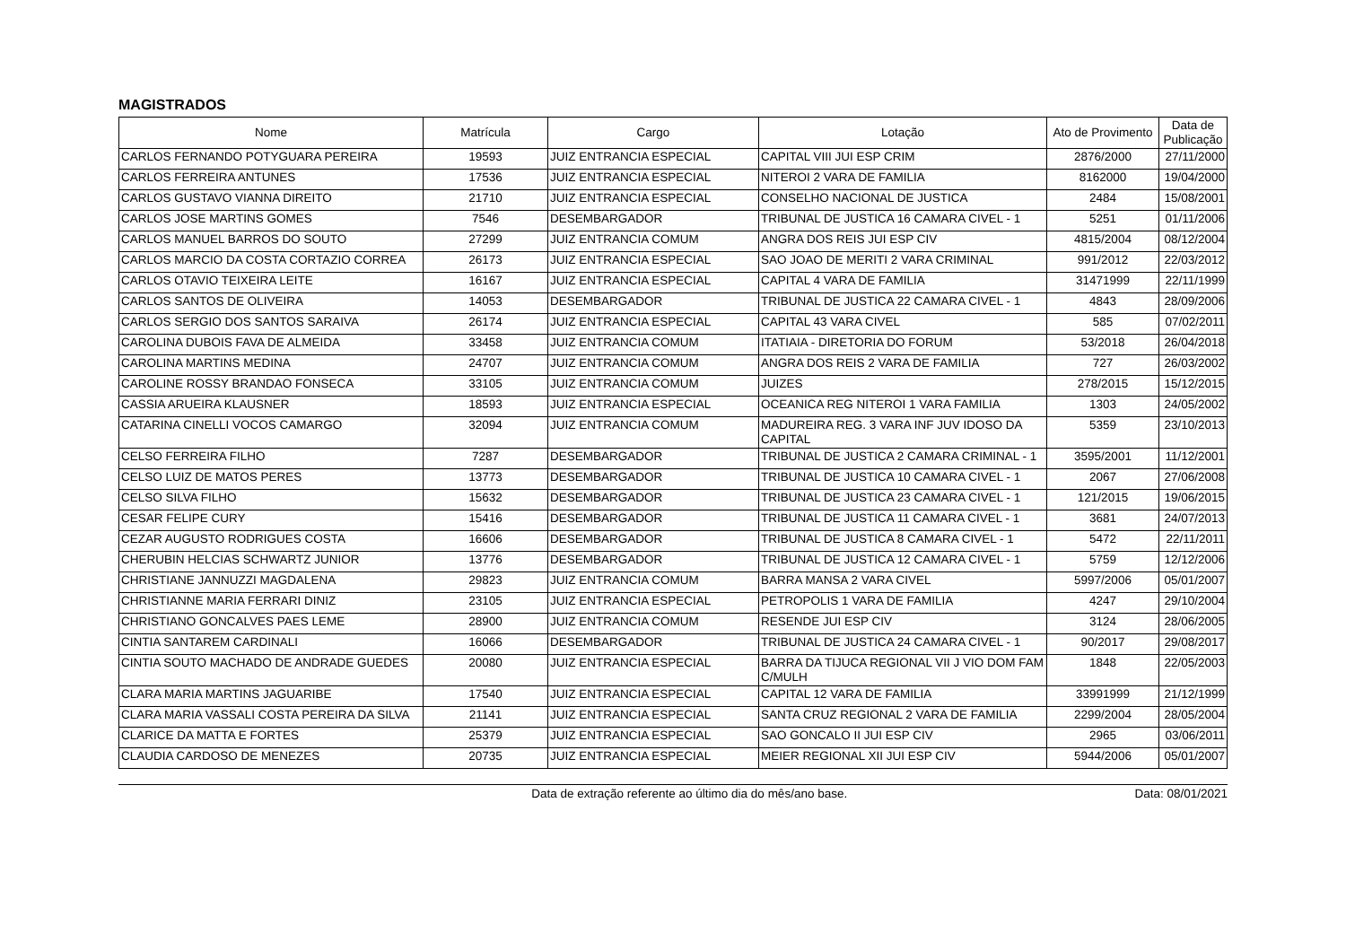MAGISTRADOS
| Nome | Matrícula | Cargo | Lotação | Ato de Provimento | Data de Publicação |
| --- | --- | --- | --- | --- | --- |
| CARLOS FERNANDO POTYGUARA PEREIRA | 19593 | JUIZ ENTRANCIA ESPECIAL | CAPITAL VIII JUI ESP CRIM | 2876/2000 | 27/11/2000 |
| CARLOS FERREIRA ANTUNES | 17536 | JUIZ ENTRANCIA ESPECIAL | NITEROI 2 VARA DE FAMILIA | 8162000 | 19/04/2000 |
| CARLOS GUSTAVO VIANNA DIREITO | 21710 | JUIZ ENTRANCIA ESPECIAL | CONSELHO NACIONAL DE JUSTICA | 2484 | 15/08/2001 |
| CARLOS JOSE MARTINS GOMES | 7546 | DESEMBARGADOR | TRIBUNAL DE JUSTICA 16 CAMARA CIVEL - 1 | 5251 | 01/11/2006 |
| CARLOS MANUEL BARROS DO SOUTO | 27299 | JUIZ ENTRANCIA COMUM | ANGRA DOS REIS JUI ESP CIV | 4815/2004 | 08/12/2004 |
| CARLOS MARCIO DA COSTA CORTAZIO CORREA | 26173 | JUIZ ENTRANCIA ESPECIAL | SAO JOAO DE MERITI 2 VARA CRIMINAL | 991/2012 | 22/03/2012 |
| CARLOS OTAVIO TEIXEIRA LEITE | 16167 | JUIZ ENTRANCIA ESPECIAL | CAPITAL 4 VARA DE FAMILIA | 31471999 | 22/11/1999 |
| CARLOS SANTOS DE OLIVEIRA | 14053 | DESEMBARGADOR | TRIBUNAL DE JUSTICA 22 CAMARA CIVEL - 1 | 4843 | 28/09/2006 |
| CARLOS SERGIO DOS SANTOS SARAIVA | 26174 | JUIZ ENTRANCIA ESPECIAL | CAPITAL 43 VARA CIVEL | 585 | 07/02/2011 |
| CAROLINA DUBOIS FAVA DE ALMEIDA | 33458 | JUIZ ENTRANCIA COMUM | ITATIAIA - DIRETORIA DO FORUM | 53/2018 | 26/04/2018 |
| CAROLINA MARTINS MEDINA | 24707 | JUIZ ENTRANCIA COMUM | ANGRA DOS REIS 2 VARA DE FAMILIA | 727 | 26/03/2002 |
| CAROLINE ROSSY BRANDAO FONSECA | 33105 | JUIZ ENTRANCIA COMUM | JUIZES | 278/2015 | 15/12/2015 |
| CASSIA ARUEIRA KLAUSNER | 18593 | JUIZ ENTRANCIA ESPECIAL | OCEANICA REG NITEROI 1 VARA FAMILIA | 1303 | 24/05/2002 |
| CATARINA CINELLI VOCOS CAMARGO | 32094 | JUIZ ENTRANCIA COMUM | MADUREIRA REG. 3 VARA INF JUV IDOSO DA CAPITAL | 5359 | 23/10/2013 |
| CELSO FERREIRA FILHO | 7287 | DESEMBARGADOR | TRIBUNAL DE JUSTICA 2 CAMARA CRIMINAL - 1 | 3595/2001 | 11/12/2001 |
| CELSO LUIZ DE MATOS PERES | 13773 | DESEMBARGADOR | TRIBUNAL DE JUSTICA 10 CAMARA CIVEL - 1 | 2067 | 27/06/2008 |
| CELSO SILVA FILHO | 15632 | DESEMBARGADOR | TRIBUNAL DE JUSTICA 23 CAMARA CIVEL - 1 | 121/2015 | 19/06/2015 |
| CESAR FELIPE CURY | 15416 | DESEMBARGADOR | TRIBUNAL DE JUSTICA 11 CAMARA CIVEL - 1 | 3681 | 24/07/2013 |
| CEZAR AUGUSTO RODRIGUES COSTA | 16606 | DESEMBARGADOR | TRIBUNAL DE JUSTICA 8 CAMARA CIVEL - 1 | 5472 | 22/11/2011 |
| CHERUBIN HELCIAS SCHWARTZ JUNIOR | 13776 | DESEMBARGADOR | TRIBUNAL DE JUSTICA 12 CAMARA CIVEL - 1 | 5759 | 12/12/2006 |
| CHRISTIANE JANNUZZI MAGDALENA | 29823 | JUIZ ENTRANCIA COMUM | BARRA MANSA 2 VARA CIVEL | 5997/2006 | 05/01/2007 |
| CHRISTIANNE MARIA FERRARI DINIZ | 23105 | JUIZ ENTRANCIA ESPECIAL | PETROPOLIS 1 VARA DE FAMILIA | 4247 | 29/10/2004 |
| CHRISTIANO GONCALVES PAES LEME | 28900 | JUIZ ENTRANCIA COMUM | RESENDE JUI ESP CIV | 3124 | 28/06/2005 |
| CINTIA SANTAREM CARDINALI | 16066 | DESEMBARGADOR | TRIBUNAL DE JUSTICA 24 CAMARA CIVEL - 1 | 90/2017 | 29/08/2017 |
| CINTIA SOUTO MACHADO DE ANDRADE GUEDES | 20080 | JUIZ ENTRANCIA ESPECIAL | BARRA DA TIJUCA REGIONAL VII J VIO DOM FAM C/MULH | 1848 | 22/05/2003 |
| CLARA MARIA MARTINS JAGUARIBE | 17540 | JUIZ ENTRANCIA ESPECIAL | CAPITAL 12 VARA DE FAMILIA | 33991999 | 21/12/1999 |
| CLARA MARIA VASSALI COSTA PEREIRA DA SILVA | 21141 | JUIZ ENTRANCIA ESPECIAL | SANTA CRUZ REGIONAL 2 VARA DE FAMILIA | 2299/2004 | 28/05/2004 |
| CLARICE DA MATTA E FORTES | 25379 | JUIZ ENTRANCIA ESPECIAL | SAO GONCALO II JUI ESP CIV | 2965 | 03/06/2011 |
| CLAUDIA CARDOSO DE MENEZES | 20735 | JUIZ ENTRANCIA ESPECIAL | MEIER REGIONAL XII JUI ESP CIV | 5944/2006 | 05/01/2007 |
Data de extração referente ao último dia do mês/ano base. Data: 08/01/2021